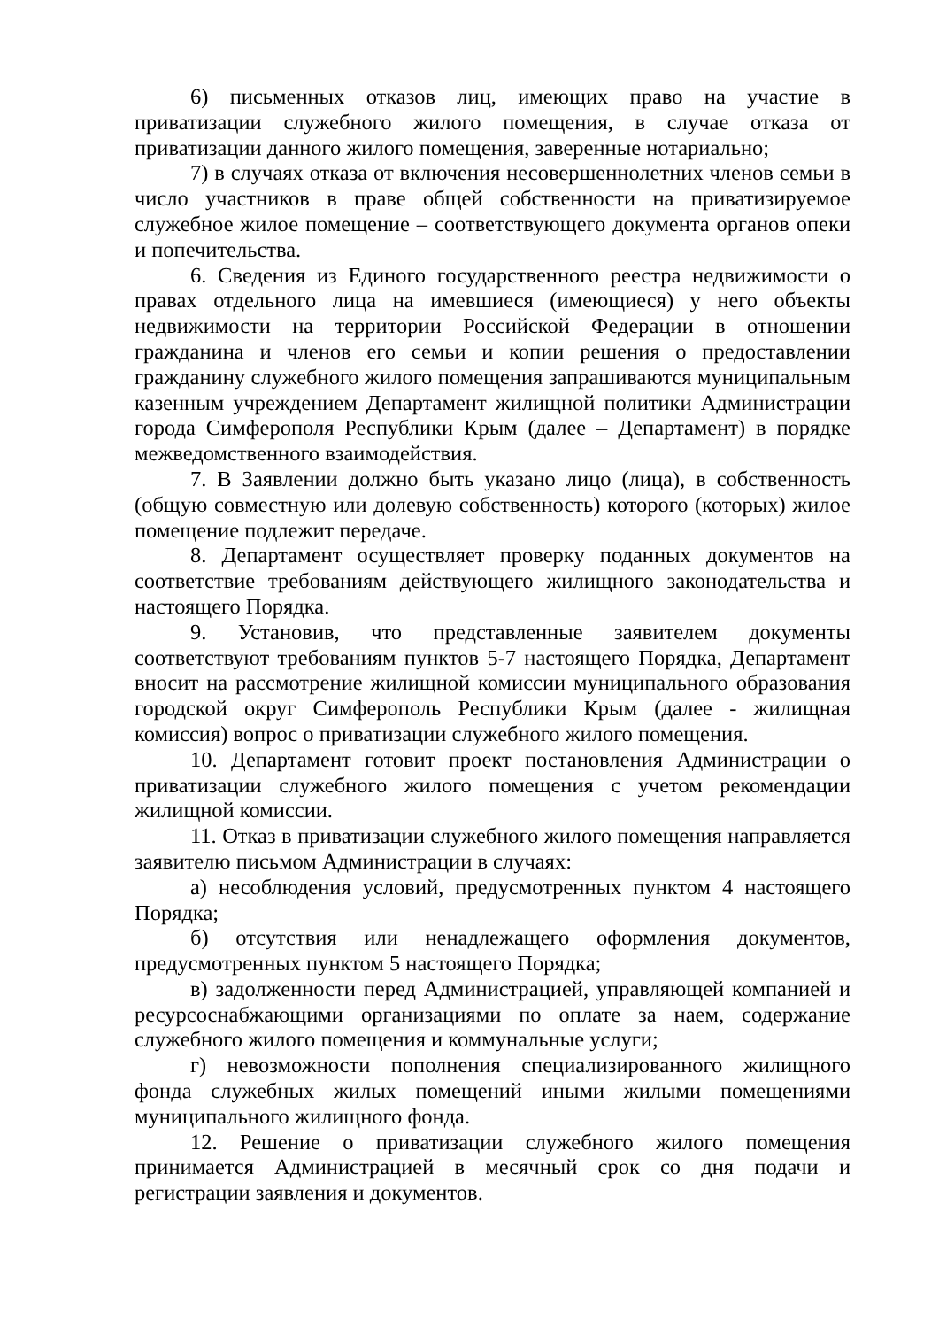6) письменных отказов лиц, имеющих право на участие в приватизации служебного жилого помещения, в случае отказа от приватизации данного жилого помещения, заверенные нотариально;
7) в случаях отказа от включения несовершеннолетних членов семьи в число участников в праве общей собственности на приватизируемое служебное жилое помещение – соответствующего документа органов опеки и попечительства.
6. Сведения из Единого государственного реестра недвижимости о правах отдельного лица на имевшиеся (имеющиеся) у него объекты недвижимости на территории Российской Федерации в отношении гражданина и членов его семьи и копии решения о предоставлении гражданину служебного жилого помещения запрашиваются муниципальным казенным учреждением Департамент жилищной политики Администрации города Симферополя Республики Крым (далее – Департамент) в порядке межведомственного взаимодействия.
7. В Заявлении должно быть указано лицо (лица), в собственность (общую совместную или долевую собственность) которого (которых) жилое помещение подлежит передаче.
8. Департамент осуществляет проверку поданных документов на соответствие требованиям действующего жилищного законодательства и настоящего Порядка.
9. Установив, что представленные заявителем документы соответствуют требованиям пунктов 5-7 настоящего Порядка, Департамент вносит на рассмотрение жилищной комиссии муниципального образования городской округ Симферополь Республики Крым (далее - жилищная комиссия) вопрос о приватизации служебного жилого помещения.
10. Департамент готовит проект постановления Администрации о приватизации служебного жилого помещения с учетом рекомендации жилищной комиссии.
11. Отказ в приватизации служебного жилого помещения направляется заявителю письмом Администрации в случаях:
а) несоблюдения условий, предусмотренных пунктом 4 настоящего Порядка;
б) отсутствия или ненадлежащего оформления документов, предусмотренных пунктом 5 настоящего Порядка;
в) задолженности перед Администрацией, управляющей компанией и ресурсоснабжающими организациями по оплате за наем, содержание служебного жилого помещения и коммунальные услуги;
г) невозможности пополнения специализированного жилищного фонда служебных жилых помещений иными жилыми помещениями муниципального жилищного фонда.
12. Решение о приватизации служебного жилого помещения принимается Администрацией в месячный срок со дня подачи и регистрации заявления и документов.